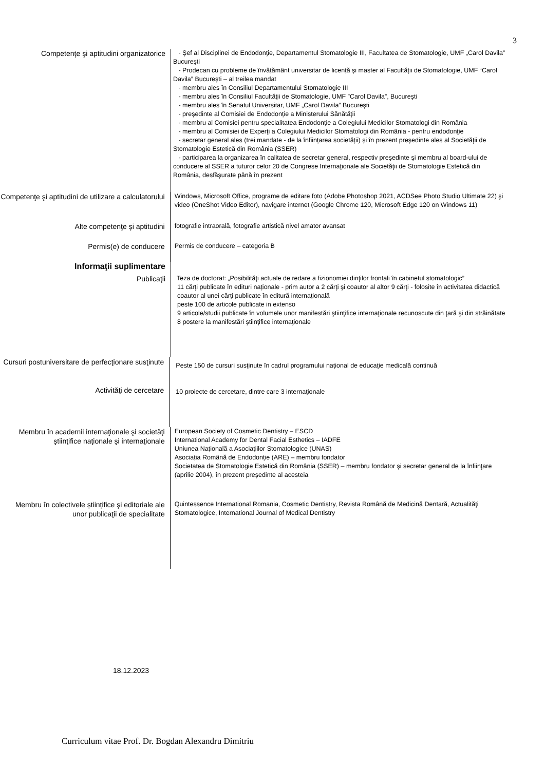3
Competenţe şi aptitudini organizatorice
- Şef al Disciplinei de Endodonţie, Departamentul Stomatologie III, Facultatea de Stomatologie, UMF „Carol Davila” Bucureşti
- Prodecan cu probleme de învățământ universitar de licență și master al Facultății de Stomatologie, UMF “Carol Davila” București – al treilea mandat
- membru ales în Consiliul Departamentului Stomatologie III
- membru ales în Consiliul Facultăţii de Stomatologie, UMF ”Carol Davila”, Bucureşti
- membru ales în Senatul Universitar, UMF „Carol Davila” București
- președinte al Comisiei de Endodonție a Ministerului Sănătății
- membru al Comisiei pentru specialitatea Endodonţie a Colegiului Medicilor Stomatologi din România
- membru al Comisiei de Experţi a Colegiului Medicilor Stomatologi din România - pentru endodonţie
- secretar general ales (trei mandate - de la înființarea societății) și în prezent președinte ales al Societăţii de Stomatologie Estetică din România (SSER)
- participarea la organizarea în calitatea de secretar general, respectiv preşedinte şi membru al board-ului de conducere al SSER a tuturor celor 20 de Congrese Internaţionale ale Societăţii de Stomatologie Estetică din România, desfăşurate până în prezent
Competenţe şi aptitudini de utilizare a calculatorului
Windows, Microsoft Office, programe de editare foto (Adobe Photoshop 2021, ACDSee Photo Studio Ultimate 22) şi video (OneShot Video Editor), navigare internet (Google Chrome 120, Microsoft Edge 120 on Windows 11)
Alte competenţe şi aptitudini
fotografie intraorală, fotografie artistică nivel amator avansat
Permis(e) de conducere
Permis de conducere – categoria B
Informaţii suplimentare
Publicaţii
Teza de doctorat: „Posibilităţi actuale de redare a fizionomiei dinţilor frontali în cabinetul stomatologic”
11 cărţi publicate în edituri naționale - prim autor a 2 cărţi şi coautor al altor 9 cărţi - folosite în activitatea didactică
coautor al unei cărți publicate în editură internațională
peste 100 de articole publicate in extenso
9 articole/studii publicate în volumele unor manifestări ştiinţifice internaţionale recunoscute din ţară şi din străinătate
8 postere la manifestări ştiinţifice internaţionale
Cursuri postuniversitare de perfecţionare susţinute
Peste 150 de cursuri susţinute în cadrul programului național de educaţie medicală continuă
Activităţi de cercetare
10 proiecte de cercetare, dintre care 3 internaţionale
Membru în academii internaţionale şi societăţi ştiinţifice naţionale şi internaţionale
European Society of Cosmetic Dentistry – ESCD
International Academy for Dental Facial Esthetics – IADFE
Uniunea Naţională a Asociaţiilor Stomatologice (UNAS)
Asociația Română de Endodonție (ARE) – membru fondator
Societatea de Stomatologie Estetică din România (SSER) – membru fondator și secretar general de la înfiinţare (aprilie 2004), în prezent președinte al acesteia
Membru în colectivele științifice şi editoriale ale unor publicaţii de specialitate
Quintessence International Romania, Cosmetic Dentistry, Revista Română de Medicină Dentară, Actualităţi Stomatologice, International Journal of Medical Dentistry
18.12.2023
Curriculum vitae Prof. Dr. Bogdan Alexandru Dimitriu